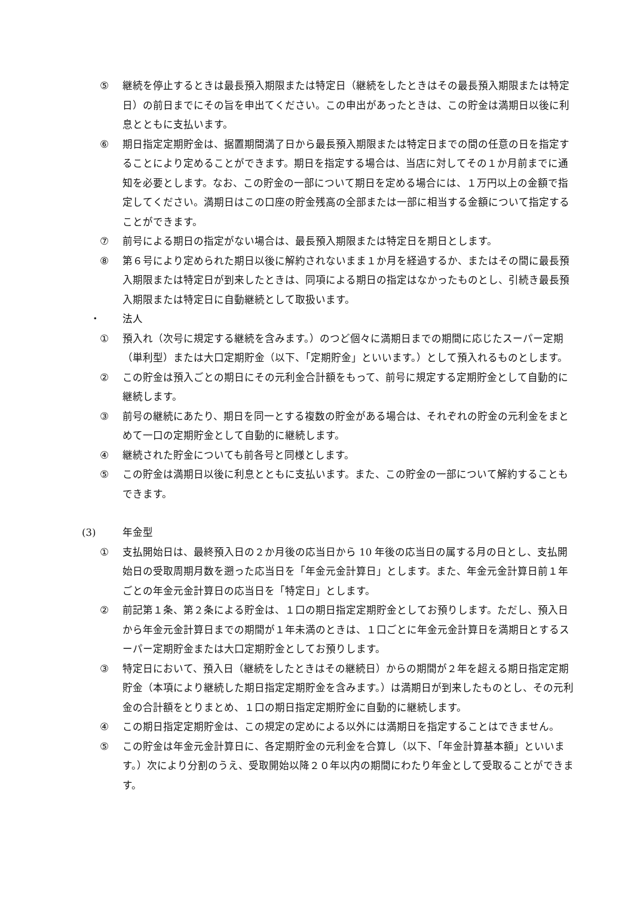⑤ 継続を停止するときは最長預入期限または特定日（継続をしたときはその最長預入期限または特定日）の前日までにその旨を申出てください。この申出があったときは、この貯金は満期日以後に利息とともに支払います。
⑥ 期日指定定期貯金は、据置期間満了日から最長預入期限または特定日までの間の任意の日を指定することにより定めることができます。期日を指定する場合は、当店に対してその１か月前までに通知を必要とします。なお、この貯金の一部について期日を定める場合には、１万円以上の金額で指定してください。満期日はこの口座の貯金残高の全部または一部に相当する金額について指定することができます。
⑦ 前号による期日の指定がない場合は、最長預入期限または特定日を期日とします。
⑧ 第６号により定められた期日以後に解約されないまま１か月を経過するか、またはその間に最長預入期限または特定日が到来したときは、同項による期日の指定はなかったものとし、引続き最長預入期限または特定日に自動継続として取扱います。
・ 法人
① 預入れ（次号に規定する継続を含みます。）のつど個々に満期日までの期間に応じたスーパー定期（単利型）または大口定期貯金（以下、「定期貯金」といいます。）として預入れるものとします。
② この貯金は預入ごとの期日にその元利金合計額をもって、前号に規定する定期貯金として自動的に継続します。
③ 前号の継続にあたり、期日を同一とする複数の貯金がある場合は、それぞれの貯金の元利金をまとめて一口の定期貯金として自動的に継続します。
④ 継続された貯金についても前各号と同様とします。
⑤ この貯金は満期日以後に利息とともに支払います。また、この貯金の一部について解約することもできます。
(3) 年金型
① 支払開始日は、最終預入日の２か月後の応当日から 10 年後の応当日の属する月の日とし、支払開始日の受取周期月数を遡った応当日を「年金元金計算日」とします。また、年金元金計算日前１年ごとの年金元金計算日の応当日を「特定日」とします。
② 前記第１条、第２条による貯金は、１口の期日指定定期貯金としてお預りします。ただし、預入日から年金元金計算日までの期間が１年未満のときは、１口ごとに年金元金計算日を満期日とするスーパー定期貯金または大口定期貯金としてお預りします。
③ 特定日において、預入日（継続をしたときはその継続日）からの期間が２年を超える期日指定定期貯金（本項により継続した期日指定定期貯金を含みます。）は満期日が到来したものとし、その元利金の合計額をとりまとめ、１口の期日指定定期貯金に自動的に継続します。
④ この期日指定定期貯金は、この規定の定めによる以外には満期日を指定することはできません。
⑤ この貯金は年金元金計算日に、各定期貯金の元利金を合算し（以下、「年金計算基本額」といいます。）次により分割のうえ、受取開始以降２０年以内の期間にわたり年金として受取ることができます。